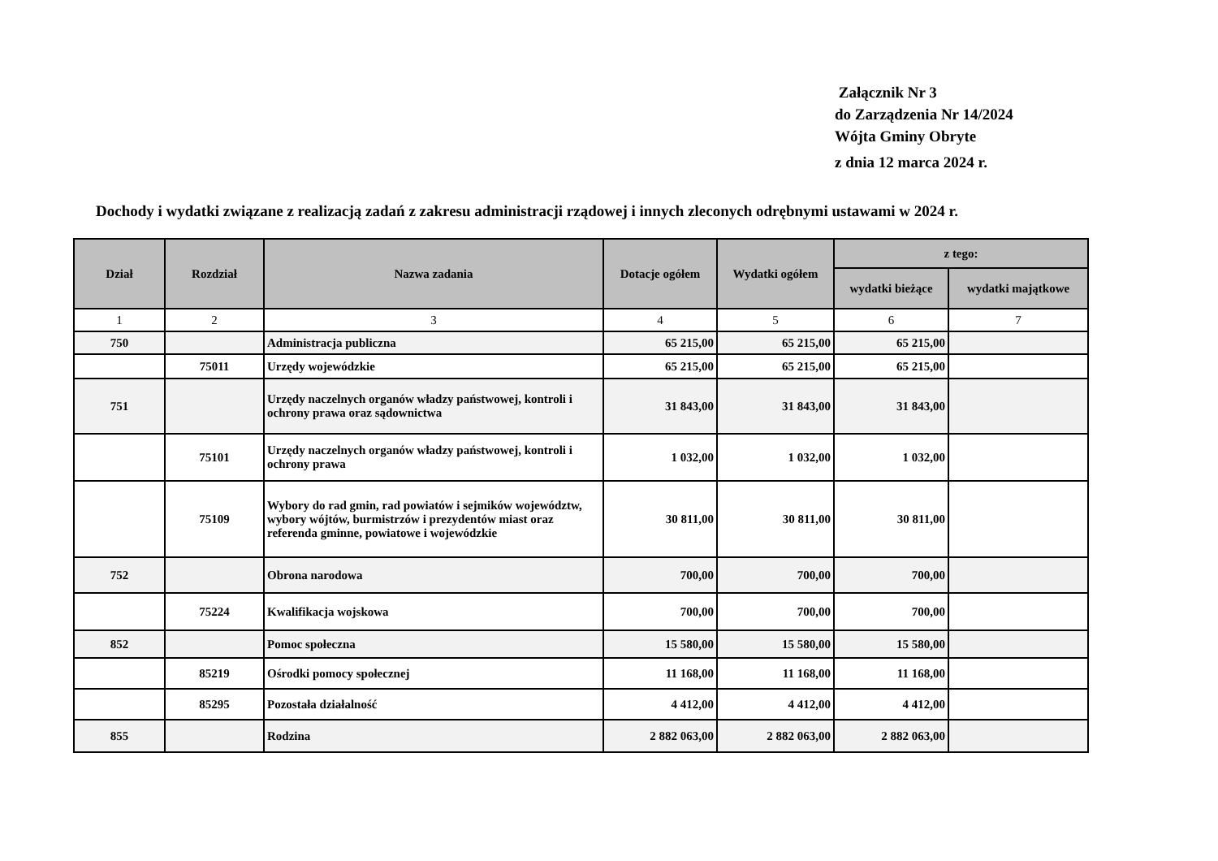Załącznik Nr 3
do Zarządzenia Nr 14/2024
Wójta Gminy Obryte
z dnia 12 marca 2024 r.
Dochody i wydatki związane z realizacją zadań z zakresu administracji rządowej i innych zleconych odrębnymi ustawami w 2024 r.
| Dział | Rozdział | Nazwa zadania | Dotacje ogółem | Wydatki ogółem | z tego: | |
| --- | --- | --- | --- | --- | --- | --- |
| | | | | | wydatki bieżące | wydatki majątkowe |
| 1 | 2 | 3 | 4 | 5 | 6 | 7 |
| 750 | | Administracja publiczna | 65 215,00 | 65 215,00 | 65 215,00 | |
| | 75011 | Urzędy wojewódzkie | 65 215,00 | 65 215,00 | 65 215,00 | |
| 751 | | Urzędy naczelnych organów władzy państwowej, kontroli i ochrony prawa oraz sądownictwa | 31 843,00 | 31 843,00 | 31 843,00 | |
| | 75101 | Urzędy naczelnych organów władzy państwowej, kontroli i ochrony prawa | 1 032,00 | 1 032,00 | 1 032,00 | |
| | 75109 | Wybory do rad gmin, rad powiatów i sejmików województw, wybory wójtów, burmistrzów i prezydentów miast oraz referenda gminne, powiatowe i wojewódzkie | 30 811,00 | 30 811,00 | 30 811,00 | |
| 752 | | Obrona narodowa | 700,00 | 700,00 | 700,00 | |
| | 75224 | Kwalifikacja wojskowa | 700,00 | 700,00 | 700,00 | |
| 852 | | Pomoc społeczna | 15 580,00 | 15 580,00 | 15 580,00 | |
| | 85219 | Ośrodki pomocy społecznej | 11 168,00 | 11 168,00 | 11 168,00 | |
| | 85295 | Pozostała działalność | 4 412,00 | 4 412,00 | 4 412,00 | |
| 855 | | Rodzina | 2 882 063,00 | 2 882 063,00 | 2 882 063,00 | |